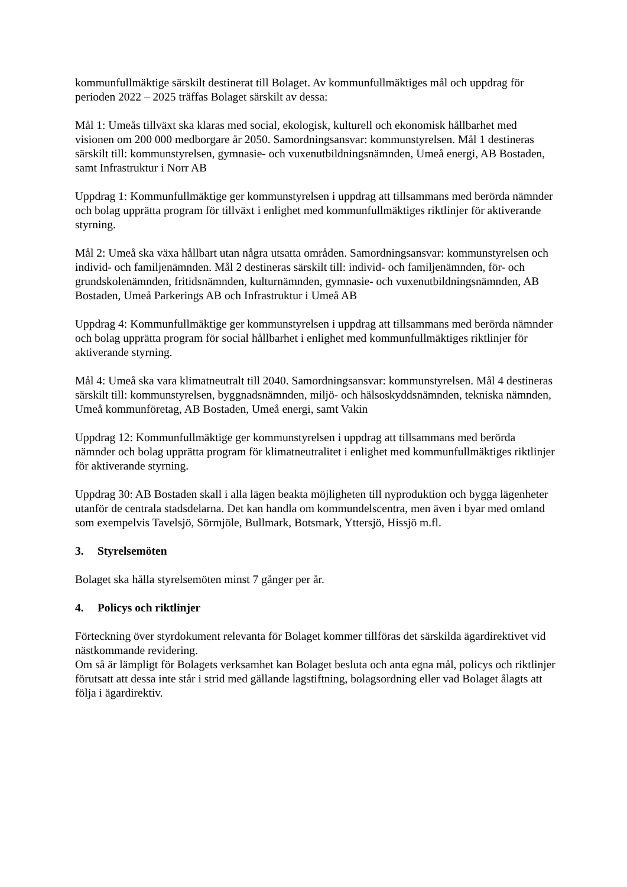kommunfullmäktige särskilt destinerat till Bolaget. Av kommunfullmäktiges mål och uppdrag för perioden 2022 – 2025 träffas Bolaget särskilt av dessa:
Mål 1: Umeås tillväxt ska klaras med social, ekologisk, kulturell och ekonomisk hållbarhet med visionen om 200 000 medborgare år 2050. Samordningsansvar: kommunstyrelsen. Mål 1 destineras särskilt till: kommunstyrelsen, gymnasie- och vuxenutbildningsnämnden, Umeå energi, AB Bostaden, samt Infrastruktur i Norr AB
Uppdrag 1: Kommunfullmäktige ger kommunstyrelsen i uppdrag att tillsammans med berörda nämnder och bolag upprätta program för tillväxt i enlighet med kommunfullmäktiges riktlinjer för aktiverande styrning.
Mål 2: Umeå ska växa hållbart utan några utsatta områden. Samordningsansvar: kommunstyrelsen och individ- och familjenämnden. Mål 2 destineras särskilt till: individ- och familjenämnden, för- och grundskolenämnden, fritidsnämnden, kulturnämnden, gymnasie- och vuxenutbildningsnämnden, AB Bostaden, Umeå Parkerings AB och Infrastruktur i Umeå AB
Uppdrag 4: Kommunfullmäktige ger kommunstyrelsen i uppdrag att tillsammans med berörda nämnder och bolag upprätta program för social hållbarhet i enlighet med kommunfullmäktiges riktlinjer för aktiverande styrning.
Mål 4: Umeå ska vara klimatneutralt till 2040. Samordningsansvar: kommunstyrelsen. Mål 4 destineras särskilt till: kommunstyrelsen, byggnadsnämnden, miljö- och hälsoskyddsnämnden, tekniska nämnden, Umeå kommunföretag, AB Bostaden, Umeå energi, samt Vakin
Uppdrag 12: Kommunfullmäktige ger kommunstyrelsen i uppdrag att tillsammans med berörda nämnder och bolag upprätta program för klimatneutralitet i enlighet med kommunfullmäktiges riktlinjer för aktiverande styrning.
Uppdrag 30: AB Bostaden skall i alla lägen beakta möjligheten till nyproduktion och bygga lägenheter utanför de centrala stadsdelarna. Det kan handla om kommundelscentra, men även i byar med omland som exempelvis Tavelsjö, Sörmjöle, Bullmark, Botsmark, Yttersjö, Hissjö m.fl.
3. Styrelsemöten
Bolaget ska hålla styrelsemöten minst 7 gånger per år.
4. Policys och riktlinjer
Förteckning över styrdokument relevanta för Bolaget kommer tillföras det särskilda ägardirektivet vid nästkommande revidering.
Om så är lämpligt för Bolagets verksamhet kan Bolaget besluta och anta egna mål, policys och riktlinjer förutsatt att dessa inte står i strid med gällande lagstiftning, bolagsordning eller vad Bolaget ålagts att följa i ägardirektiv.